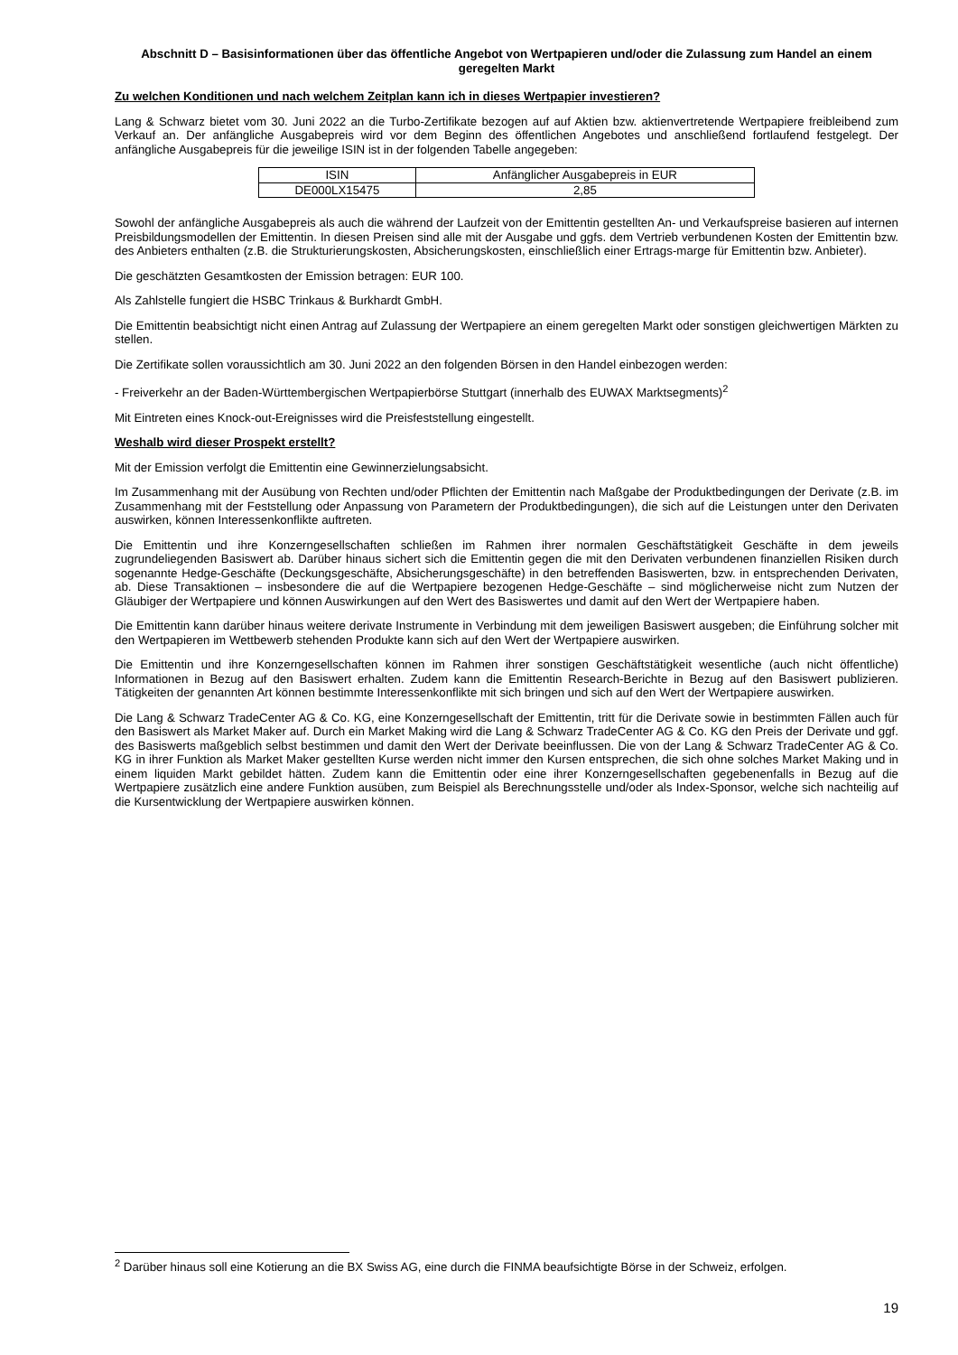Abschnitt D – Basisinformationen über das öffentliche Angebot von Wertpapieren und/oder die Zulassung zum Handel an einem geregelten Markt
Zu welchen Konditionen und nach welchem Zeitplan kann ich in dieses Wertpapier investieren?
Lang & Schwarz bietet vom 30. Juni 2022 an die Turbo-Zertifikate bezogen auf auf Aktien bzw. aktienvertretende Wertpapiere freibleibend zum Verkauf an. Der anfängliche Ausgabepreis wird vor dem Beginn des öffentlichen Angebotes und anschließend fortlaufend festgelegt. Der anfängliche Ausgabepreis für die jeweilige ISIN ist in der folgenden Tabelle angegeben:
| ISIN | Anfänglicher Ausgabepreis in EUR |
| DE000LX15475 | 2,85 |
Sowohl der anfängliche Ausgabepreis als auch die während der Laufzeit von der Emittentin gestellten An- und Verkaufspreise basieren auf internen Preisbildungsmodellen der Emittentin. In diesen Preisen sind alle mit der Ausgabe und ggfs. dem Vertrieb verbundenen Kosten der Emittentin bzw. des Anbieters enthalten (z.B. die Strukturierungskosten, Absicherungskosten, einschließlich einer Ertrags-marge für Emittentin bzw. Anbieter).
Die geschätzten Gesamtkosten der Emission betragen: EUR 100.
Als Zahlstelle fungiert die HSBC Trinkaus & Burkhardt GmbH.
Die Emittentin beabsichtigt nicht einen Antrag auf Zulassung der Wertpapiere an einem geregelten Markt oder sonstigen gleichwertigen Märkten zu stellen.
Die Zertifikate sollen voraussichtlich am 30. Juni 2022 an den folgenden Börsen in den Handel einbezogen werden:
- Freiverkehr an der Baden-Württembergischen Wertpapierbörse Stuttgart (innerhalb des EUWAX Marktsegments)<sup>2</sup>
Mit Eintreten eines Knock-out-Ereignisses wird die Preisfeststellung eingestellt.
Weshalb wird dieser Prospekt erstellt?
Mit der Emission verfolgt die Emittentin eine Gewinnerzielungsabsicht.
Im Zusammenhang mit der Ausübung von Rechten und/oder Pflichten der Emittentin nach Maßgabe der Produktbedingungen der Derivate (z.B. im Zusammenhang mit der Feststellung oder Anpassung von Parametern der Produktbedingungen), die sich auf die Leistungen unter den Derivaten auswirken, können Interessenkonflikte auftreten.
Die Emittentin und ihre Konzerngesellschaften schließen im Rahmen ihrer normalen Geschäftstätigkeit Geschäfte in dem jeweils zugrundeliegenden Basiswert ab. Darüber hinaus sichert sich die Emittentin gegen die mit den Derivaten verbundenen finanziellen Risiken durch sogenannte Hedge-Geschäfte (Deckungsgeschäfte, Absicherungsgeschäfte) in den betreffenden Basiswerten, bzw. in entsprechenden Derivaten, ab. Diese Transaktionen – insbesondere die auf die Wertpapiere bezogenen Hedge-Geschäfte – sind möglicherweise nicht zum Nutzen der Gläubiger der Wertpapiere und können Auswirkungen auf den Wert des Basiswertes und damit auf den Wert der Wertpapiere haben.
Die Emittentin kann darüber hinaus weitere derivate Instrumente in Verbindung mit dem jeweiligen Basiswert ausgeben; die Einführung solcher mit den Wertpapieren im Wettbewerb stehenden Produkte kann sich auf den Wert der Wertpapiere auswirken.
Die Emittentin und ihre Konzerngesellschaften können im Rahmen ihrer sonstigen Geschäftstätigkeit wesentliche (auch nicht öffentliche) Informationen in Bezug auf den Basiswert erhalten. Zudem kann die Emittentin Research-Berichte in Bezug auf den Basiswert publizieren. Tätigkeiten der genannten Art können bestimmte Interessenkonflikte mit sich bringen und sich auf den Wert der Wertpapiere auswirken.
Die Lang & Schwarz TradeCenter AG & Co. KG, eine Konzerngesellschaft der Emittentin, tritt für die Derivate sowie in bestimmten Fällen auch für den Basiswert als Market Maker auf. Durch ein Market Making wird die Lang & Schwarz TradeCenter AG & Co. KG den Preis der Derivate und ggf. des Basiswerts maßgeblich selbst bestimmen und damit den Wert der Derivate beeinflussen. Die von der Lang & Schwarz TradeCenter AG & Co. KG in ihrer Funktion als Market Maker gestellten Kurse werden nicht immer den Kursen entsprechen, die sich ohne solches Market Making und in einem liquiden Markt gebildet hätten. Zudem kann die Emittentin oder eine ihrer Konzerngesellschaften gegebenenfalls in Bezug auf die Wertpapiere zusätzlich eine andere Funktion ausüben, zum Beispiel als Berechnungsstelle und/oder als Index-Sponsor, welche sich nachteilig auf die Kursentwicklung der Wertpapiere auswirken können.
<sup>2</sup> Darüber hinaus soll eine Kotierung an die BX Swiss AG, eine durch die FINMA beaufsichtigte Börse in der Schweiz, erfolgen.
19